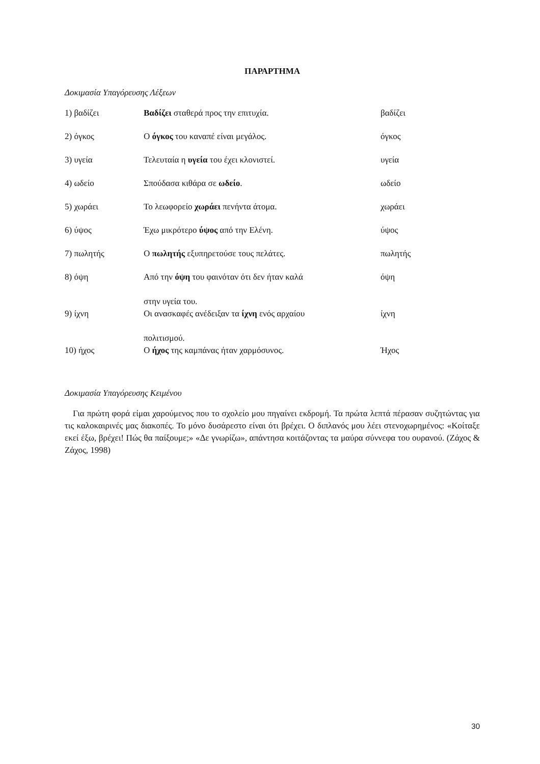ΠΑΡΑΡΤΗΜΑ
Δοκιμασία Υπαγόρευσης Λέξεων
| 1) βαδίζει | Βαδίζει σταθερά προς την επιτυχία. | βαδίζει |
| 2) όγκος | Ο όγκος του καναπέ είναι μεγάλος. | όγκος |
| 3) υγεία | Τελευταία η υγεία του έχει κλονιστεί. | υγεία |
| 4) ωδείο | Σπούδασα κιθάρα σε ωδείο . | ωδείο |
| 5) χωράει | Το λεωφορείο χωράει πενήντα άτομα. | χωράει |
| 6) ύψος | Έχω μικρότερο ύψος από την Ελένη. | ύψος |
| 7) πωλητής | Ο πωλητής εξυπηρετούσε τους πελάτες. | πωλητής |
| 8) όψη | Από την όψη του φαινόταν ότι δεν ήταν καλά στην υγεία του. | όψη |
| 9) ίχνη | Οι ανασκαφές ανέδειξαν τα ίχνη ενός αρχαίου πολιτισμού. | ίχνη |
| 10) ήχος | Ο ήχος της καμπάνας ήταν χαρμόσυνος. | Ήχος |
Δοκιμασία Υπαγόρευσης Κειμένου
Για πρώτη φορά είμαι χαρούμενος που το σχολείο μου πηγαίνει εκδρομή. Τα πρώτα λεπτά πέρασαν συζητώντας για τις καλοκαιρινές μας διακοπές. Το μόνο δυσάρεστο είναι ότι βρέχει. Ο διπλανός μου λέει στενοχωρημένος: «Κοίταξε εκεί έξω, βρέχει! Πώς θα παίξουμε;» «Δε γνωρίζω», απάντησα κοιτάζοντας τα μαύρα σύννεφα του ουρανού. (Ζάχος & Ζάχος, 1998)
30